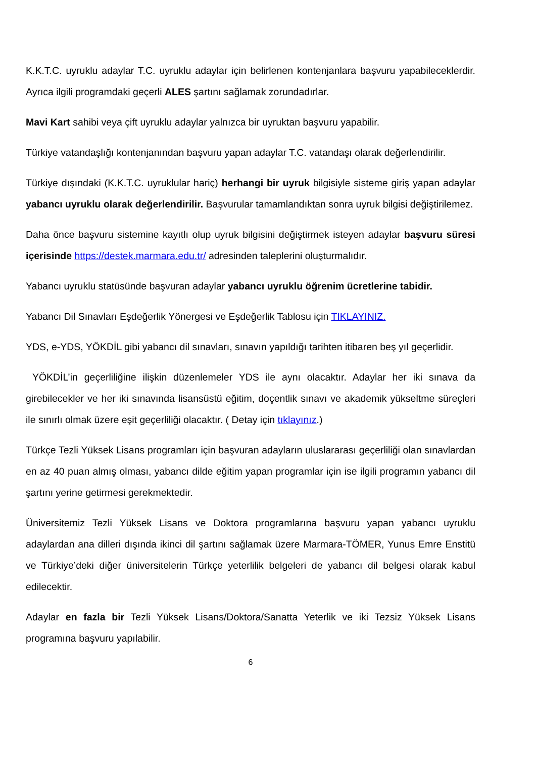K.K.T.C. uyruklu adaylar T.C. uyruklu adaylar için belirlenen kontenjanlara başvuru yapabileceklerdir. Ayrıca ilgili programdaki geçerli ALES şartını sağlamak zorundadırlar.
Mavi Kart sahibi veya çift uyruklu adaylar yalnızca bir uyruktan başvuru yapabilir.
Türkiye vatandaşlığı kontenjanından başvuru yapan adaylar T.C. vatandaşı olarak değerlendirilir.
Türkiye dışındaki (K.K.T.C. uyruklular hariç) herhangi bir uyruk bilgisiyle sisteme giriş yapan adaylar yabancı uyruklu olarak değerlendirilir. Başvurular tamamlandıktan sonra uyruk bilgisi değiştirilemez.
Daha önce başvuru sistemine kayıtlı olup uyruk bilgisini değiştirmek isteyen adaylar başvuru süresi içerisinde https://destek.marmara.edu.tr/ adresinden taleplerini oluşturmalıdır.
Yabancı uyruklu statüsünde başvuran adaylar yabancı uyruklu öğrenim ücretlerine tabidir.
Yabancı Dil Sınavları Eşdeğerlik Yönergesi ve Eşdeğerlik Tablosu için TIKLAYINIZ.
YDS, e-YDS, YÖKDİL gibi yabancı dil sınavları, sınavın yapıldığı tarihten itibaren beş yıl geçerlidir.
YÖKDİL’in geçerliliğine ilişkin düzenlemeler YDS ile aynı olacaktır. Adaylar her iki sınava da girebilecekler ve her iki sınavında lisansüstü eğitim, doçentlik sınavı ve akademik yükseltme süreçleri ile sınırlı olmak üzere eşit geçerliliği olacaktır. ( Detay için tıklayınız.)
Türkçe Tezli Yüksek Lisans programları için başvuran adayların uluslararası geçerliliği olan sınavlardan en az 40 puan almış olması, yabancı dilde eğitim yapan programlar için ise ilgili programın yabancı dil şartını yerine getirmesi gerekmektedir.
Üniversitemiz Tezli Yüksek Lisans ve Doktora programlarına başvuru yapan yabancı uyruklu adaylardan ana dilleri dışında ikinci dil şartını sağlamak üzere Marmara-TÖMER, Yunus Emre Enstitü ve Türkiye’deki diğer üniversitelerin Türkçe yeterlilik belgeleri de yabancı dil belgesi olarak kabul edilecektir.
Adaylar en fazla bir Tezli Yüksek Lisans/Doktora/Sanatta Yeterlik ve iki Tezsiz Yüksek Lisans programına başvuru yapılabilir.
6